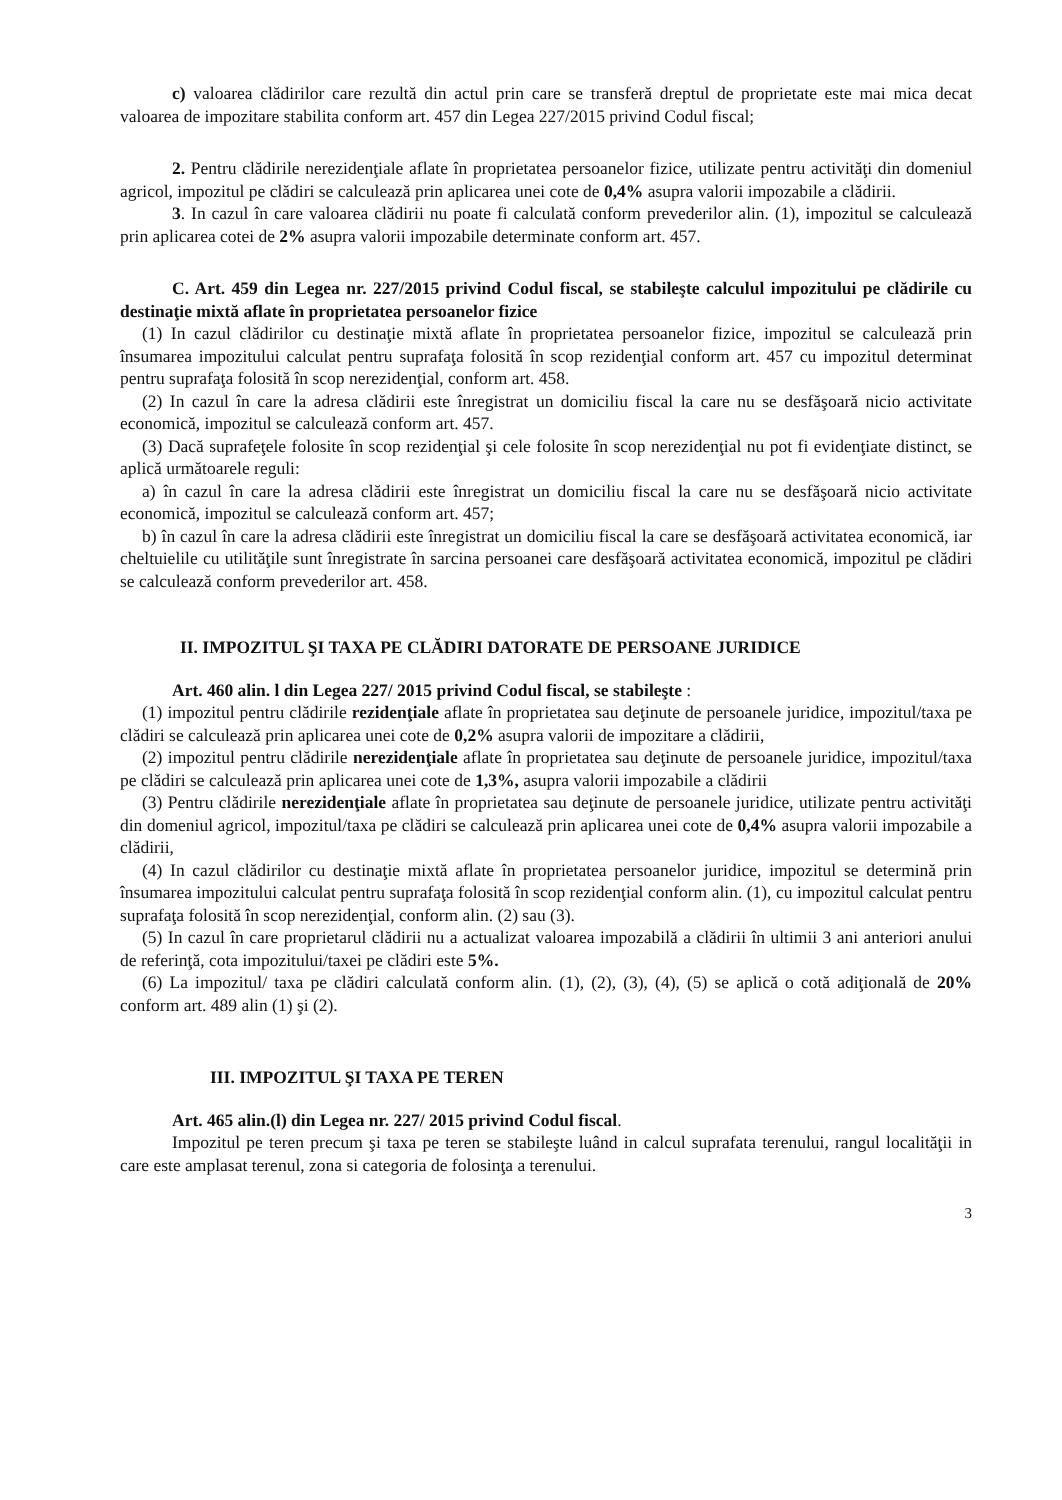c) valoarea clădirilor care rezultă din actul prin care se transferă dreptul de proprietate este mai mica decat valoarea de impozitare stabilita conform art. 457 din Legea 227/2015 privind Codul fiscal;
2. Pentru clădirile nerezidenţiale aflate în proprietatea persoanelor fizice, utilizate pentru activităţi din domeniul agricol, impozitul pe clădiri se calculează prin aplicarea unei cote de 0,4% asupra valorii impozabile a clădirii.
3. In cazul în care valoarea clădirii nu poate fi calculată conform prevederilor alin. (1), impozitul se calculează prin aplicarea cotei de 2% asupra valorii impozabile determinate conform art. 457.
C. Art. 459 din Legea nr. 227/2015 privind Codul fiscal, se stabileşte calculul impozitului pe clădirile cu destinaţie mixtă aflate în proprietatea persoanelor fizice
(1) In cazul clădirilor cu destinaţie mixtă aflate în proprietatea persoanelor fizice, impozitul se calculează prin însumarea impozitului calculat pentru suprafaţa folosită în scop rezidenţial conform art. 457 cu impozitul determinat pentru suprafaţa folosită în scop nerezidenţial, conform art. 458.
(2) In cazul în care la adresa clădirii este înregistrat un domiciliu fiscal la care nu se desfăşoară nicio activitate economică, impozitul se calculează conform art. 457.
(3) Dacă suprafeţele folosite în scop rezidenţial şi cele folosite în scop nerezidenţial nu pot fi evidenţiate distinct, se aplică următoarele reguli:
a) în cazul în care la adresa clădirii este înregistrat un domiciliu fiscal la care nu se desfăşoară nicio activitate economică, impozitul se calculează conform art. 457;
b) în cazul în care la adresa clădirii este înregistrat un domiciliu fiscal la care se desfăşoară activitatea economică, iar cheltuielile cu utilităţile sunt înregistrate în sarcina persoanei care desfăşoară activitatea economică, impozitul pe clădiri se calculează conform prevederilor art. 458.
II. IMPOZITUL ŞI TAXA PE CLĂDIRI DATORATE DE PERSOANE JURIDICE
Art. 460 alin. l din Legea 227/ 2015 privind Codul fiscal, se stabileşte :
(1) impozitul pentru clădirile rezidenţiale aflate în proprietatea sau deţinute de persoanele juridice, impozitul/taxa pe clădiri se calculează prin aplicarea unei cote de 0,2% asupra valorii de impozitare a clădirii,
(2) impozitul pentru clădirile nerezidenţiale aflate în proprietatea sau deţinute de persoanele juridice, impozitul/taxa pe clădiri se calculează prin aplicarea unei cote de 1,3%, asupra valorii impozabile a clădirii
(3) Pentru clădirile nerezidenţiale aflate în proprietatea sau deţinute de persoanele juridice, utilizate pentru activităţi din domeniul agricol, impozitul/taxa pe clădiri se calculează prin aplicarea unei cote de 0,4% asupra valorii impozabile a clădirii,
(4) In cazul clădirilor cu destinaţie mixtă aflate în proprietatea persoanelor juridice, impozitul se determină prin însumarea impozitului calculat pentru suprafaţa folosită în scop rezidenţial conform alin. (1), cu impozitul calculat pentru suprafaţa folosită în scop nerezidenţial, conform alin. (2) sau (3).
(5) In cazul în care proprietarul clădirii nu a actualizat valoarea impozabilă a clădirii în ultimii 3 ani anteriori anului de referinţă, cota impozitului/taxei pe clădiri este 5%.
(6) La impozitul/ taxa pe clădiri calculată conform alin. (1), (2), (3), (4), (5) se aplică o cotă adiţională de 20% conform art. 489 alin (1) şi (2).
III. IMPOZITUL ŞI TAXA PE TEREN
Art. 465 alin.(l) din Legea nr. 227/ 2015 privind Codul fiscal.
Impozitul pe teren precum şi taxa pe teren se stabileşte luând in calcul suprafata terenului, rangul localităţii in care este amplasat terenul, zona si categoria de folosinţa a terenului.
3